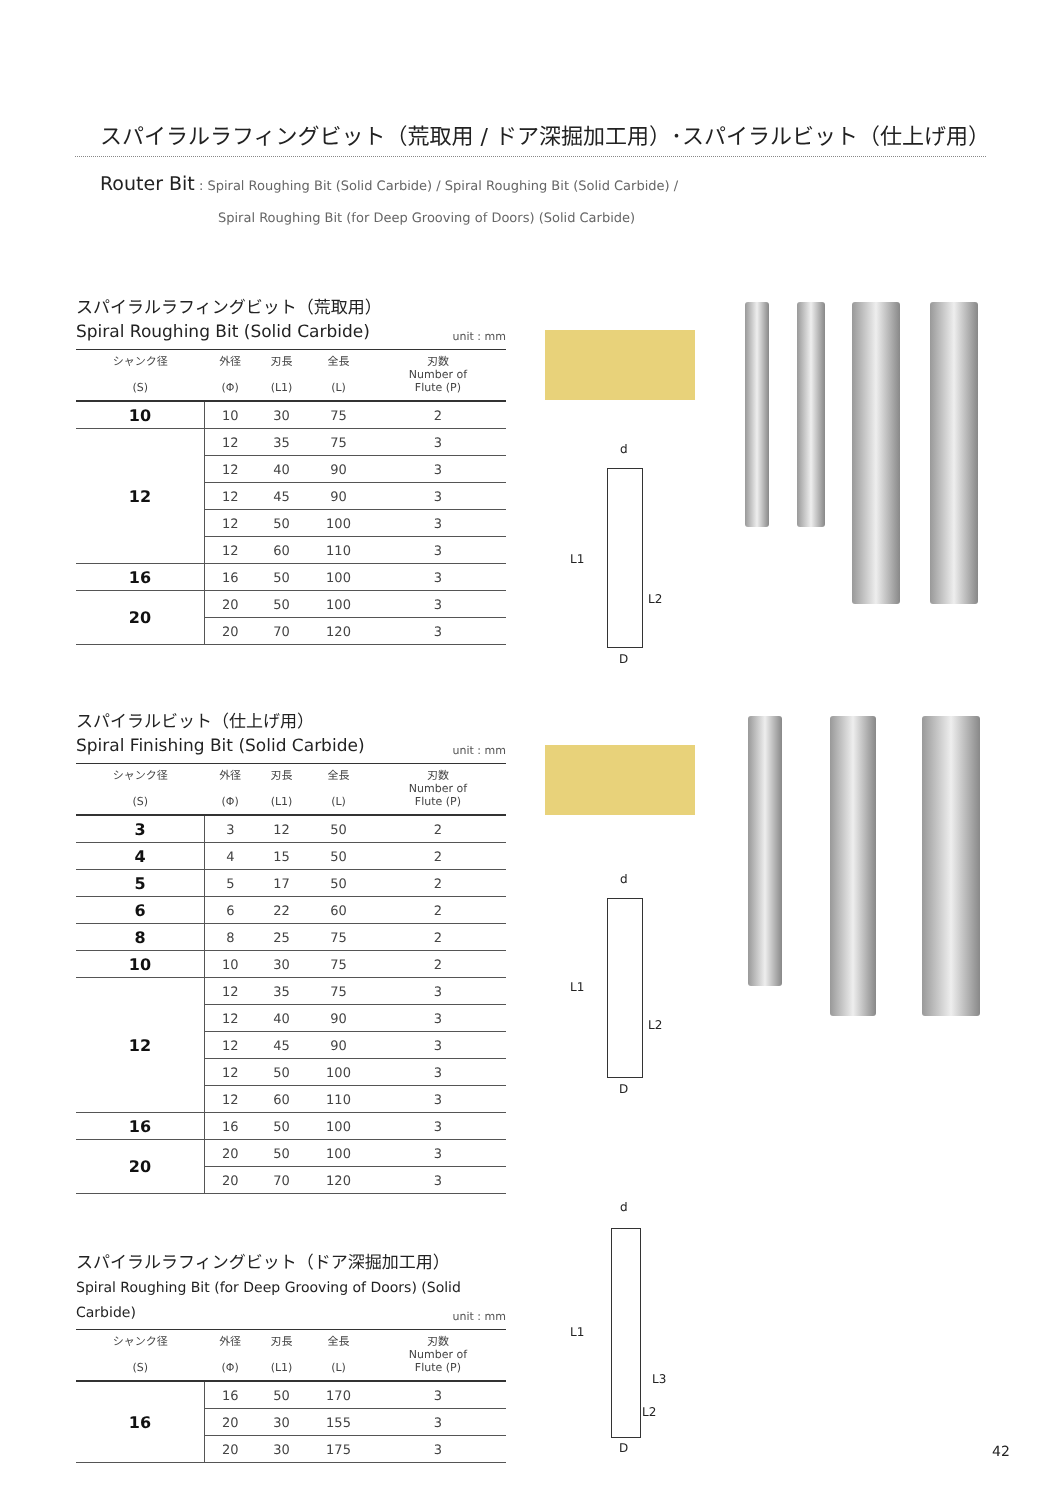スパイラルラフィングビット（荒取用 / ドア深掘加工用）･スパイラルビット（仕上げ用）
Router Bit : Spiral Roughing Bit (Solid Carbide) / Spiral Roughing Bit (Solid Carbide) /
Spiral Roughing Bit (for Deep Grooving of Doors) (Solid Carbide)
スパイラルラフィングビット（荒取用）
Spiral Roughing Bit (Solid Carbide) unit : mm
| シャンク径 (S) | 外径 (Φ) | 刃長 (L1) | 全長 (L) | 刃数 Number of Flute (P) |
| --- | --- | --- | --- | --- |
| 10 | 10 | 30 | 75 | 2 |
| 12 | 12 | 35 | 75 | 3 |
| | 12 | 40 | 90 | 3 |
| | 12 | 45 | 90 | 3 |
| | 12 | 50 | 100 | 3 |
| | 12 | 60 | 110 | 3 |
| 16 | 16 | 50 | 100 | 3 |
| 20 | 20 | 50 | 100 | 3 |
| | 20 | 70 | 120 | 3 |
スパイラルビット（仕上げ用）
Spiral Finishing Bit (Solid Carbide) unit : mm
| シャンク径 (S) | 外径 (Φ) | 刃長 (L1) | 全長 (L) | 刃数 Number of Flute (P) |
| --- | --- | --- | --- | --- |
| 3 | 3 | 12 | 50 | 2 |
| 4 | 4 | 15 | 50 | 2 |
| 5 | 5 | 17 | 50 | 2 |
| 6 | 6 | 22 | 60 | 2 |
| 8 | 8 | 25 | 75 | 2 |
| 10 | 10 | 30 | 75 | 2 |
| 12 | 12 | 35 | 75 | 3 |
| | 12 | 40 | 90 | 3 |
| | 12 | 45 | 90 | 3 |
| | 12 | 50 | 100 | 3 |
| | 12 | 60 | 110 | 3 |
| 16 | 16 | 50 | 100 | 3 |
| 20 | 20 | 50 | 100 | 3 |
| | 20 | 70 | 120 | 3 |
スパイラルラフィングビット（ドア深掘加工用）
Spiral Roughing Bit (for Deep Grooving of Doors) (Solid Carbide) unit : mm
| シャンク径 (S) | 外径 (Φ) | 刃長 (L1) | 全長 (L) | 刃数 Number of Flute (P) |
| --- | --- | --- | --- | --- |
| 16 | 16 | 50 | 170 | 3 |
| | 20 | 30 | 155 | 3 |
| | 20 | 30 | 175 | 3 |
d
L1
L2
D
d
L1
L2
D
d
L1
L3
L2
D 42